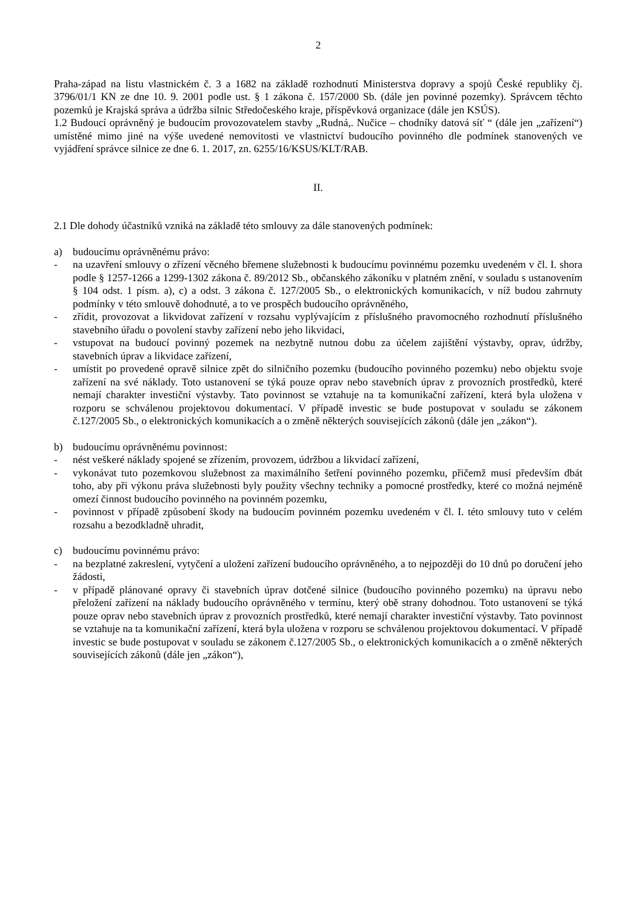2
Praha-západ na listu vlastnickém č. 3 a 1682 na základě rozhodnutí Ministerstva dopravy a spojů České republiky čj. 3796/01/1 KN ze dne 10. 9. 2001 podle ust. § 1 zákona č. 157/2000 Sb. (dále jen povinné pozemky). Správcem těchto pozemků je Krajská správa a údržba silnic Středočeského kraje, příspěvková organizace (dále jen KSÚS).
1.2 Budoucí oprávněný je budoucím provozovatelem stavby „Rudná,. Nučice – chodníky datová síť “ (dále jen „zařízení“) umístěné mimo jiné na výše uvedené nemovitosti ve vlastnictví budoucího povinného dle podmínek stanovených ve vyjádření správce silnice ze dne 6. 1. 2017, zn. 6255/16/KSUS/KLT/RAB.
II.
2.1 Dle dohody účastníků vzniká na základě této smlouvy za dále stanovených podmínek:
a) budoucímu oprávněnému právo:
- na uzavření smlouvy o zřízení věcného břemene služebnosti k budoucímu povinnému pozemku uvedeném v čl. I. shora podle § 1257-1266 a 1299-1302 zákona č. 89/2012 Sb., občanského zákoníku v platném znění, v souladu s ustanovením § 104 odst. 1 písm. a), c) a odst. 3 zákona č. 127/2005 Sb., o elektronických komunikacích, v níž budou zahrnuty podmínky v této smlouvě dohodnuté, a to ve prospěch budoucího oprávněného,
- zřídit, provozovat a likvidovat zařízení v rozsahu vyplývajícím z příslušného pravomocného rozhodnutí příslušného stavebního úřadu o povolení stavby zařízení nebo jeho likvidaci,
- vstupovat na budoucí povinný pozemek na nezbytně nutnou dobu za účelem zajištění výstavby, oprav, údržby, stavebních úprav a likvidace zařízení,
- umístit po provedené opravě silnice zpět do silničního pozemku (budoucího povinného pozemku) nebo objektu svoje zařízení na své náklady. Toto ustanovení se týká pouze oprav nebo stavebních úprav z provozních prostředků, které nemají charakter investiční výstavby. Tato povinnost se vztahuje na ta komunikační zařízení, která byla uložena v rozporu se schválenou projektovou dokumentací. V případě investic se bude postupovat v souladu se zákonem č.127/2005 Sb., o elektronických komunikacích a o změně některých souvisejících zákonů (dále jen „zákon“).
b) budoucímu oprávněnému povinnost:
- nést veškeré náklady spojené se zřízením, provozem, údržbou a likvidací zařízení,
- vykonávat tuto pozemkovou služebnost za maximálního šetření povinného pozemku, přičemž musí především dbát toho, aby při výkonu práva služebnosti byly použity všechny techniky a pomocné prostředky, které co možná nejméně omezí činnost budoucího povinného na povinném pozemku,
- povinnost v případě způsobení škody na budoucím povinném pozemku uvedeném v čl. I. této smlouvy tuto v celém rozsahu a bezodkladně uhradit,
c) budoucímu povinnému právo:
- na bezplatné zakreslení, vytyčení a uložení zařízení budoucího oprávněného, a to nejpozději do 10 dnů po doručení jeho žádosti,
- v případě plánované opravy či stavebních úprav dotčené silnice (budoucího povinného pozemku) na úpravu nebo přeložení zařízení na náklady budoucího oprávněného v termínu, který obě strany dohodnou. Toto ustanovení se týká pouze oprav nebo stavebních úprav z provozních prostředků, které nemají charakter investiční výstavby. Tato povinnost se vztahuje na ta komunikační zařízení, která byla uložena v rozporu se schválenou projektovou dokumentací. V případě investic se bude postupovat v souladu se zákonem č.127/2005 Sb., o elektronických komunikacích a o změně některých souvisejících zákonů (dále jen „zákon“),